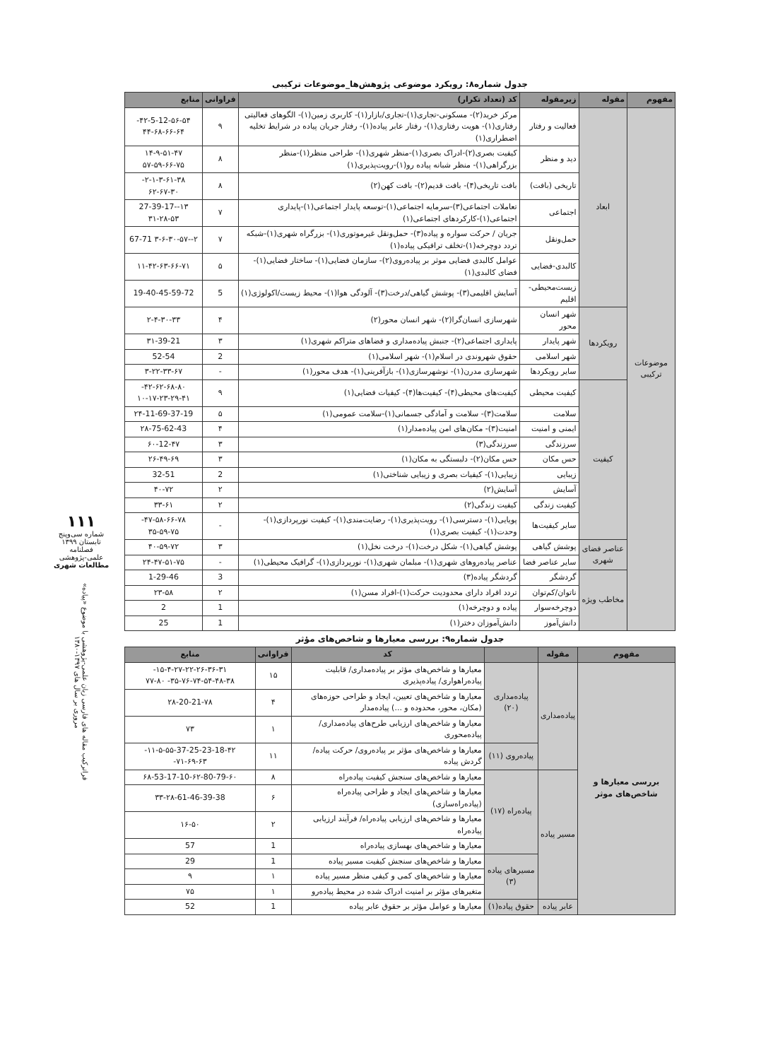۱۱۱
شماره سی‌وپنج
تابستان ۱۳۹۹
فصلنامه
علمی-پژوهشی
مطالعات شهری
فراترکیب مقاله های فارسی زبان علمی-پژوهشی با موضوع «پیاده» مروری بر سال های ۱۳۹۷-۱۳۸۰
جدول شماره۸: رویکرد موضوعی پژوهش‌ها_موضوعات ترکیبی
| مفهوم | مقوله | زیرمقوله | کد (تعداد تکرار) | فراوانی | منابع |
| --- | --- | --- | --- | --- | --- |
| موضوعات ترکیبی | ابعاد | فعالیت و رفتار | مرکز خرید(۲)- مسکونی-تجاری(۱)-تجاری/بازار(۱)- کاربری زمین(۱)- الگوهای فعالیتی رفتاری(۱)- هویت رفتاری(۱)- رفتار عابر پیاده(۱)- رفتار جریان پیاده در شرایط تخلیه اضطراری(۱) | ۹ | ۴۲-5-12-۵۶-۵۴- ۴۴-۶۸-۶۶-۶۴ |
| | | دید و منظر | کیفیت بصری(۲)-ادراک بصری(۱)-منظر شهری(۱)- طراحی منظر(۱)-منظر بزرگراهی(۱)- منظر شبانه پیاده رو(۱)-رویت‌پذیری(۱) | ۸ | ۱۴-۹-۵۱-۴۷ ۵۷-۵۹-۶۶-۷۵ |
| | | تاریخی (بافت) | بافت تاریخی(۴)- بافت قدیم(۲)- بافت کهن(۲) | ۸ | ۲-۱-۳-۶۱-۳۸- ۶۲-۶۷-۳۰ |
| | | اجتماعی | تعاملات اجتماعی(۳)-سرمایه اجتماعی(۱)-توسعه پایدار اجتماعی(۱)-پایداری اجتماعی(۱)-کارکردهای اجتماعی(۱) | ۷ | ۱۳--27-39-17 ۳۱-۲۸-۵۳ |
| | | حمل‌ونقل | جریان / حرکت سواره و پیاده(۳)- حمل‌ونقل غیرموتوری(۱)- بزرگراه شهری(۱)-شبکه تردد دوچرخه(۱)-تخلف ترافیکی پیاده(۱) | ۷ | ۲--۳-۶-۳۰-۵۷ 67-71 |
| | | کالبدی-فضایی | عوامل کالبدی فضایی موثر بر پیاده‌روی(۲)- سازمان فضایی(۱)- ساختار فضایی(۱)- فضای کالبدی(۱) | ۵ | ۱۱-۴۲-۶۳-۶۶-۷۱ |
| | | زیست‌محیطی-اقلیم | آسایش اقلیمی(۳)- پوشش گیاهی/درخت(۳)- آلودگی هوا(۱)- محیط زیست/اکولوژی(۱) | 5 | 19-40-45-59-72 |
| | رویکردها | شهر انسان محور | شهرسازی انسان‌گرا(۲)- شهر انسان محور(۲) | ۴ | ۲-۴-۳۰-۳۳ |
| | | شهر پایدار | پایداری اجتماعی(۲)- جنبش پیاده‌مداری و فضاهای متراکم شهری(۱) | ۳ | ۳۱-39-21 |
| | | شهر اسلامی | حقوق شهروندی در اسلام(۱)- شهر اسلامی(۱) | 2 | 52-54 |
| | | سایر رویکردها | شهرسازی مدرن(۱)- نوشهرسازی(۱)- بازآفرینی(۱)- هدف محور(۱) | - | ۳-۲۲-۳۳-۶۷ |
| | کیفیت | کیفیت محیطی | کیفیت‌های محیطی(۴)- کیفیت‌ها(۴)- کیفیات فضایی(۱) | ۹ | ۴۲-۶۲-۶۸-۸۰- ۱۰-۱۷-۲۳-۲۹-۴۱ |
| | | سلامت | سلامت(۳)- سلامت و آمادگی جسمانی(۱)-سلامت عمومی(۱) | ۵ | ۲۴-11-69-37-19 |
| | | ایمنی و امنیت | امنیت(۳)- مکان‌های امن پیاده‌مدار(۱) | ۴ | ۲۸-75-62-43 |
| | | سرزندگی | سرزندگی(۳) | ۳ | ۶۰-12-۴۷ |
| | | حس مکان | حس مکان(۲)- دلبستگی به مکان(۱) | ۳ | ۲۶-۴۹-۶۹ |
| | | زیبایی | زیبایی(۱)- کیفیات بصری و زیبایی شناختی(۱) | 2 | 32-51 |
| | | آسایش | آسایش(۲) | ۲ | ۴۰-۷۲ |
| | | کیفیت زندگی | کیفیت زندگی(۲) | ۲ | ۳۳-۶۱ |
| | | سایر کیفیت‌ها | پویایی(۱)- دسترسی(۱)- رویت‌پذیری(۱)- رضایت‌مندی(۱)- کیفیت نورپردازی(۱)- وحدت(۱)- کیفیت بصری(۱) | - | ۴۷-۵۸-۶۶-۷۸- ۳۵-۵۹-۷۵ |
| | عناصر فضای شهری | پوشش گیاهی | پوشش گیاهی(۱)- شکل درخت(۱)- درخت نخل(۱) | ۳ | ۴۰-۵۹-۷۲ |
| | | سایر عناصر فضا | عناصر پیاده‌روهای شهری(۱)- مبلمان شهری(۱)- نورپردازی(۱)- گرافیک محیطی(۱) | - | ۲۴-۴۷-۵۱-۷۵ |
| | مخاطب ویژه | گردشگر | گردشگر پیاده(۳) | 3 | 1-29-46 |
| | | ناتوان/کم‌توان | تردد افراد دارای محدودیت حرکت(۱)-افراد مسن(۱) | ۲ | ۲۳-۵۸ |
| | | دوچرخه‌سوار | پیاده و دوچرخه(۱) | 1 | 2 |
| | | دانش‌آموز | دانش‌آموزان دختر(۱) | 1 | 25 |
جدول شماره۹: بررسی معیارها و شاخص‌های مؤثر
| مفهوم | مقوله | | کد | فراوانی | منابع |
| --- | --- | --- | --- | --- | --- |
| بررسی معیارها و شاخص‌های موثر | پیاده‌مداری | پیاده‌مداری (۲۰) | معیارها و شاخص‌های مؤثر بر پیاده‌مداری/ قابلیت پیاده‌راهواری/ پیاده‌پذیری | ۱۵ | ۱۵-۴-۲۷-۲۲-۲۶-۳۶-۳۱- ۳۵-۷۶-۷۴-۵۴-۴۸-۳۸- ۷۷-۸۰ |
| | | | معیارها و شاخص‌های تعیین، ایجاد و طراحی حوزه‌های (مکان، محور، محدوده و ...) پیاده‌مدار | ۴ | ۲۸-20-21-۷۸ |
| | | | معیارها و شاخص‌های ارزیابی طرح‌های پیاده‌مداری/ پیاده‌محوری | ۱ | ۷۳ |
| | | پیاده‌روی (۱۱) | معیارها و شاخص‌های مؤثر بر پیاده‌روی/ حرکت پیاده/ گردش پیاده | ۱۱ | ۱۱-۵-۵۵-37-25-23-18-۴۲- ۷۱-۶۹-۶۳- |
| | مسیر پیاده | پیاده‌راه (۱۷) | معیارها و شاخص‌های سنجش کیفیت پیاده‌راه | ۸ | ۶۸-53-17-10-۶۲-80-79-۶۰ |
| | | | معیارها و شاخص‌های ایجاد و طراحی پیاده‌راه (پیاده‌راه‌سازی) | ۶ | ۳۳-۲۸-61-46-39-38 |
| | | | معیارها و شاخص‌های ارزیابی پیاده‌راه/ فرآیند ارزیابی پیاده‌راه | ۲ | ۱۶-۵۰ |
| | | | معیارها و شاخص‌های بهسازی پیاده‌راه | 1 | 57 |
| | | مسیرهای پیاده (۳) | معیارها و شاخص‌های سنجش کیفیت مسیر پیاده | 1 | 29 |
| | | | معیارها و شاخص‌های کمی و کیفی منظر مسیر پیاده | ۱ | ۹ |
| | | | متغیرهای مؤثر بر امنیت ادراک شده در محیط پیاده‌رو | ۱ | ۷۵ |
| | عابر پیاده | حقوق پیاده(۱) | معیارها و عوامل مؤثر بر حقوق عابر پیاده | 1 | 52 |